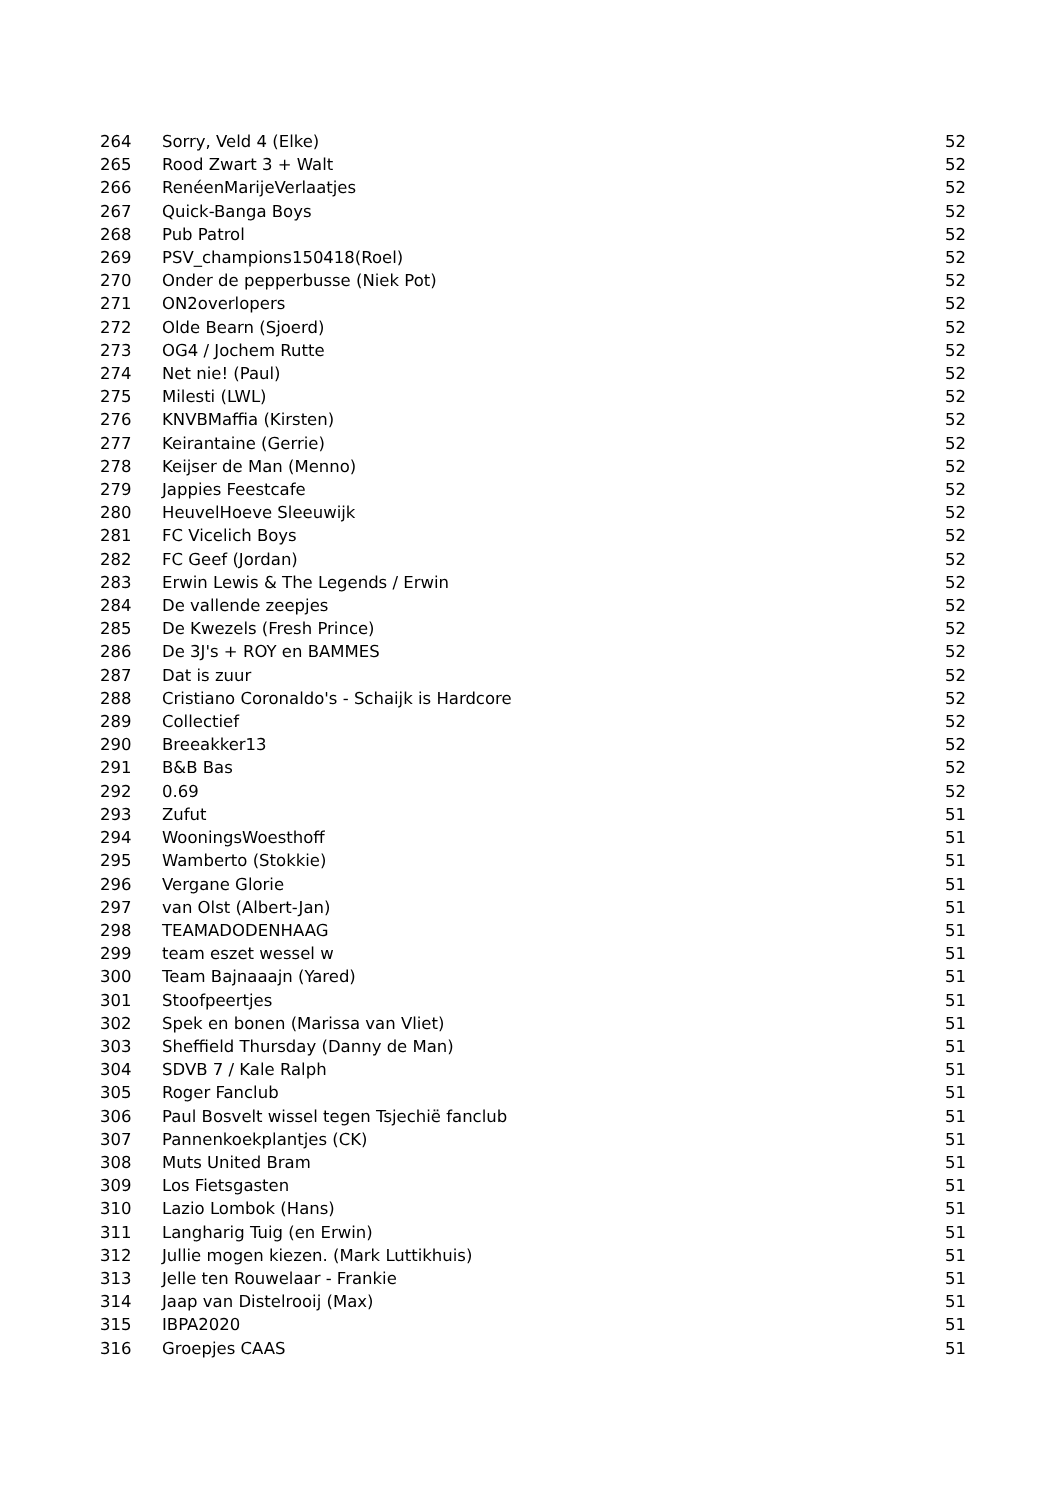| 264 | Sorry, Veld 4 (Elke) | 52 |
| 265 | Rood Zwart 3 + Walt | 52 |
| 266 | RenéenMarijeVerlaatjes | 52 |
| 267 | Quick-Banga Boys | 52 |
| 268 | Pub Patrol | 52 |
| 269 | PSV_champions150418(Roel) | 52 |
| 270 | Onder de pepperbusse (Niek Pot) | 52 |
| 271 | ON2overlopers | 52 |
| 272 | Olde Bearn (Sjoerd) | 52 |
| 273 | OG4 / Jochem Rutte | 52 |
| 274 | Net nie! (Paul) | 52 |
| 275 | Milesti (LWL) | 52 |
| 276 | KNVBMaffia (Kirsten) | 52 |
| 277 | Keirantaine (Gerrie) | 52 |
| 278 | Keijser de Man (Menno) | 52 |
| 279 | Jappies Feestcafe | 52 |
| 280 | HeuvelHoeve Sleeuwijk | 52 |
| 281 | FC Vicelich Boys | 52 |
| 282 | FC Geef (Jordan) | 52 |
| 283 | Erwin Lewis & The Legends / Erwin | 52 |
| 284 | De vallende zeepjes | 52 |
| 285 | De Kwezels (Fresh Prince) | 52 |
| 286 | De 3J's + ROY en BAMMES | 52 |
| 287 | Dat is zuur | 52 |
| 288 | Cristiano Coronaldo's - Schaijk is Hardcore | 52 |
| 289 | Collectief | 52 |
| 290 | Breeakker13 | 52 |
| 291 | B&B Bas | 52 |
| 292 | 0.69 | 52 |
| 293 | Zufut | 51 |
| 294 | WooningsWoesthoff | 51 |
| 295 | Wamberto (Stokkie) | 51 |
| 296 | Vergane Glorie | 51 |
| 297 | van Olst (Albert-Jan) | 51 |
| 298 | TEAMADODENHAAG | 51 |
| 299 | team eszet wessel w | 51 |
| 300 | Team Bajnaaajn (Yared) | 51 |
| 301 | Stoofpeertjes | 51 |
| 302 | Spek en bonen (Marissa van Vliet) | 51 |
| 303 | Sheffield Thursday (Danny de Man) | 51 |
| 304 | SDVB 7 / Kale Ralph | 51 |
| 305 | Roger Fanclub | 51 |
| 306 | Paul Bosvelt wissel tegen Tsjechië fanclub | 51 |
| 307 | Pannenkoekplantjes (CK) | 51 |
| 308 | Muts United Bram | 51 |
| 309 | Los Fietsgasten | 51 |
| 310 | Lazio Lombok (Hans) | 51 |
| 311 | Langharig Tuig (en Erwin) | 51 |
| 312 | Jullie mogen kiezen. (Mark Luttikhuis) | 51 |
| 313 | Jelle ten Rouwelaar - Frankie | 51 |
| 314 | Jaap van Distelrooij (Max) | 51 |
| 315 | IBPA2020 | 51 |
| 316 | Groepjes CAAS | 51 |